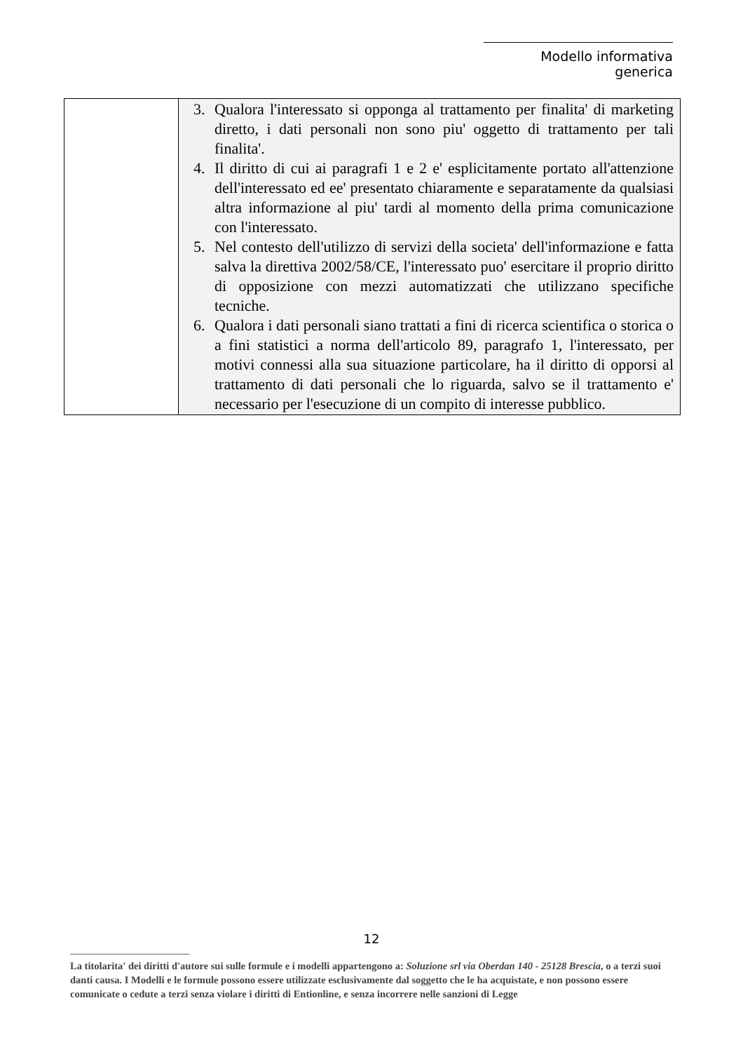Modello informativa generica
| | 3. Qualora l'interessato si opponga al trattamento per finalita' di marketing diretto, i dati personali non sono piu' oggetto di trattamento per tali finalita'. 4. Il diritto di cui ai paragrafi 1 e 2 e' esplicitamente portato all'attenzione dell'interessato ed ee' presentato chiaramente e separatamente da qualsiasi altra informazione al piu' tardi al momento della prima comunicazione con l'interessato. 5. Nel contesto dell'utilizzo di servizi della societa' dell'informazione e fatta salva la direttiva 2002/58/CE, l'interessato puo' esercitare il proprio diritto di opposizione con mezzi automatizzati che utilizzano specifiche tecniche. 6. Qualora i dati personali siano trattati a fini di ricerca scientifica o storica o a fini statistici a norma dell'articolo 89, paragrafo 1, l'interessato, per motivi connessi alla sua situazione particolare, ha il diritto di opporsi al trattamento di dati personali che lo riguarda, salvo se il trattamento e' necessario per l'esecuzione di un compito di interesse pubblico. |
12
La titolarita' dei diritti d'autore sui sulle formule e i modelli appartengono a: Soluzione srl via Oberdan 140 - 25128 Brescia, o a terzi suoi danti causa. I Modelli e le formule possono essere utilizzate esclusivamente dal soggetto che le ha acquistate, e non possono essere comunicate o cedute a terzi senza violare i diritti di Entionline, e senza incorrere nelle sanzioni di Legge